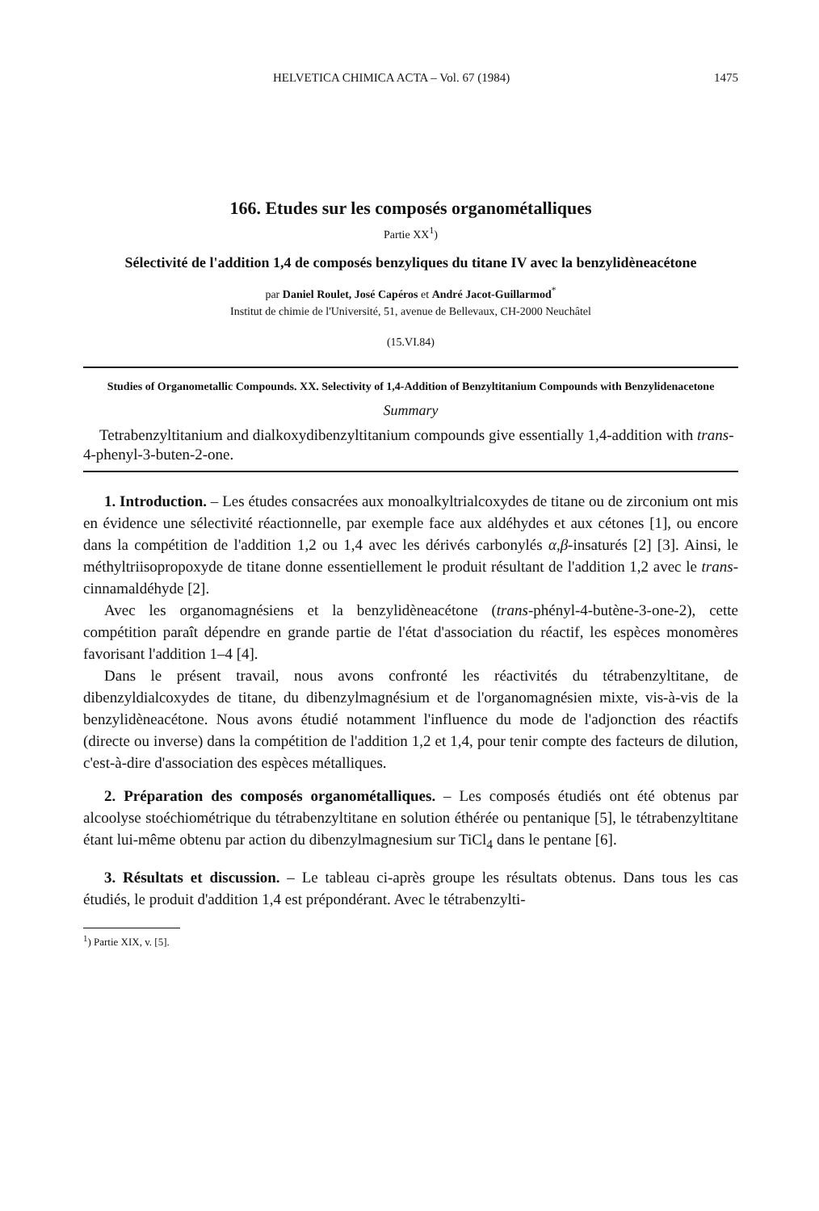HELVETICA CHIMICA ACTA – Vol. 67 (1984) 1475
166. Etudes sur les composés organométalliques
Partie XX<sup>1</sup>)
Sélectivité de l'addition 1,4 de composés benzyliques du titane IV avec la benzylidèneacétone
par Daniel Roulet, José Capéros et André Jacot-Guillarmod<sup>*</sup>
Institut de chimie de l'Université, 51, avenue de Bellevaux, CH-2000 Neuchâtel
(15.VI.84)
Studies of Organometallic Compounds. XX. Selectivity of 1,4-Addition of Benzyltitanium Compounds with Benzylidenacetone
Summary
Tetrabenzyltitanium and dialkoxydibenzyltitanium compounds give essentially 1,4-addition with trans-4-phenyl-3-buten-2-one.
1. Introduction. – Les études consacrées aux monoalkyltrialcoxydes de titane ou de zirconium ont mis en évidence une sélectivité réactionnelle, par exemple face aux aldéhydes et aux cétones [1], ou encore dans la compétition de l'addition 1,2 ou 1,4 avec les dérivés carbonylés α,β-insaturés [2] [3]. Ainsi, le méthyltriisopropoxyde de titane donne essentiellement le produit résultant de l'addition 1,2 avec le trans-cinnamaldéhyde [2].
Avec les organomagnésiens et la benzylidèneacétone (trans-phényl-4-butène-3-one-2), cette compétition paraît dépendre en grande partie de l'état d'association du réactif, les espèces monomères favorisant l'addition 1–4 [4].
Dans le présent travail, nous avons confronté les réactivités du tétrabenzyltitane, de dibenzyldialcoxydes de titane, du dibenzylmagnésium et de l'organomagnésien mixte, vis-à-vis de la benzylidèneacétone. Nous avons étudié notamment l'influence du mode de l'adjonction des réactifs (directe ou inverse) dans la compétition de l'addition 1,2 et 1,4, pour tenir compte des facteurs de dilution, c'est-à-dire d'association des espèces métalliques.
2. Préparation des composés organométalliques. – Les composés étudiés ont été obtenus par alcoolyse stoéchiométrique du tétrabenzyltitane en solution éthérée ou pentanique [5], le tétrabenzyltitane étant lui-même obtenu par action du dibenzylmagnesium sur TiCl<sub>4</sub> dans le pentane [6].
3. Résultats et discussion. – Le tableau ci-après groupe les résultats obtenus. Dans tous les cas étudiés, le produit d'addition 1,4 est prépondérant. Avec le tétrabenzylti-
<sup>1</sup>) Partie XIX, v. [5].